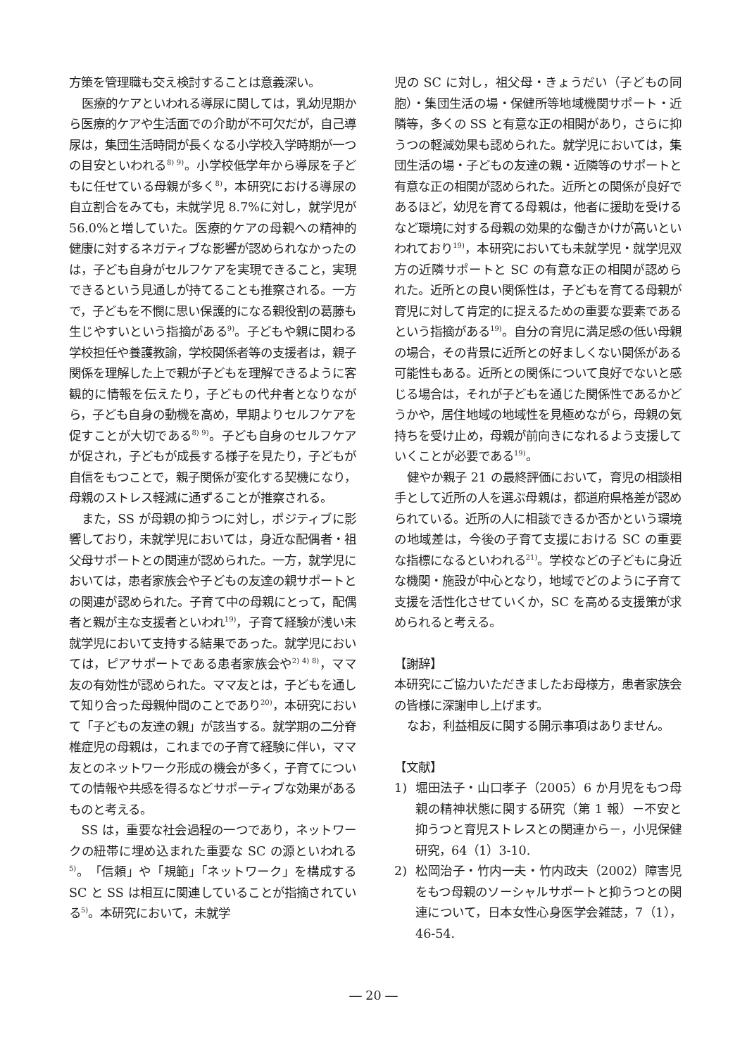方策を管理職も交え検討することは意義深い。
医療的ケアといわれる導尿に関しては，乳幼児期から医療的ケアや生活面での介助が不可欠だが，自己導尿は，集団生活時間が長くなる小学校入学時期が一つの目安といわれる<sup>8) 9)</sup>。小学校低学年から導尿を子どもに任せている母親が多く<sup>8)</sup>，本研究における導尿の自立割合をみても，未就学児 8.7%に対し，就学児が 56.0%と増していた。医療的ケアの母親への精神的健康に対するネガティブな影響が認められなかったのは，子ども自身がセルフケアを実現できること，実現できるという見通しが持てることも推察される。一方で，子どもを不憫に思い保護的になる親役割の葛藤も生じやすいという指摘がある<sup>9)</sup>。子どもや親に関わる学校担任や養護教諭，学校関係者等の支援者は，親子関係を理解した上で親が子どもを理解できるように客観的に情報を伝えたり，子どもの代弁者となりながら，子ども自身の動機を高め，早期よりセルフケアを促すことが大切である<sup>8) 9)</sup>。子ども自身のセルフケアが促され，子どもが成長する様子を見たり，子どもが自信をもつことで，親子関係が変化する契機になり，母親のストレス軽減に通ずることが推察される。
また，SS が母親の抑うつに対し，ポジティブに影響しており，未就学児においては，身近な配偶者・祖父母サポートとの関連が認められた。一方，就学児においては，患者家族会や子どもの友達の親サポートとの関連が認められた。子育て中の母親にとって，配偶者と親が主な支援者といわれ<sup>19)</sup>，子育て経験が浅い未就学児において支持する結果であった。就学児においては，ピアサポートである患者家族会や<sup>2) 4) 8)</sup>，ママ友の有効性が認められた。ママ友とは，子どもを通して知り合った母親仲間のことであり<sup>20)</sup>，本研究において「子どもの友達の親」が該当する。就学期の二分脊椎症児の母親は，これまでの子育て経験に伴い，ママ友とのネットワーク形成の機会が多く，子育てについての情報や共感を得るなどサポーティブな効果があるものと考える。
SS は，重要な社会過程の一つであり，ネットワークの紐帯に埋め込まれた重要な SC の源といわれる<sup>5)</sup>。「信頼」や「規範」「ネットワーク」を構成する SC と SS は相互に関連していることが指摘されている<sup>5)</sup>。本研究において，未就学
児の SC に対し，祖父母・きょうだい（子どもの同胞）・集団生活の場・保健所等地域機関サポート・近隣等，多くの SS と有意な正の相関があり，さらに抑うつの軽減効果も認められた。就学児においては，集団生活の場・子どもの友達の親・近隣等のサポートと有意な正の相関が認められた。近所との関係が良好であるほど，幼児を育てる母親は，他者に援助を受けるなど環境に対する母親の効果的な働きかけが高いといわれており<sup>19)</sup>，本研究においても未就学児・就学児双方の近隣サポートと SC の有意な正の相関が認められた。近所との良い関係性は，子どもを育てる母親が育児に対して肯定的に捉えるための重要な要素であるという指摘がある<sup>19)</sup>。自分の育児に満足感の低い母親の場合，その背景に近所との好ましくない関係がある可能性もある。近所との関係について良好でないと感じる場合は，それが子どもを通じた関係性であるかどうかや，居住地域の地域性を見極めながら，母親の気持ちを受け止め，母親が前向きになれるよう支援していくことが必要である<sup>19)</sup>。
健やか親子 21 の最終評価において，育児の相談相手として近所の人を選ぶ母親は，都道府県格差が認められている。近所の人に相談できるか否かという環境の地域差は，今後の子育て支援における SC の重要な指標になるといわれる<sup>21)</sup>。学校などの子どもに身近な機関・施設が中心となり，地域でどのように子育て支援を活性化させていくか，SC を高める支援策が求められると考える。
【謝辞】
本研究にご協力いただきましたお母様方，患者家族会の皆様に深謝申し上げます。
なお，利益相反に関する開示事項はありません。
【文献】
1) 堀田法子・山口孝子（2005）6 か月児をもつ母親の精神状態に関する研究（第 1 報）－不安と抑うつと育児ストレスとの関連から－，小児保健研究，64（1）3-10.
2) 松岡治子・竹内一夫・竹内政夫（2002）障害児をもつ母親のソーシャルサポートと抑うつとの関連について，日本女性心身医学会雑誌，7（1），46-54.
― 20 ―